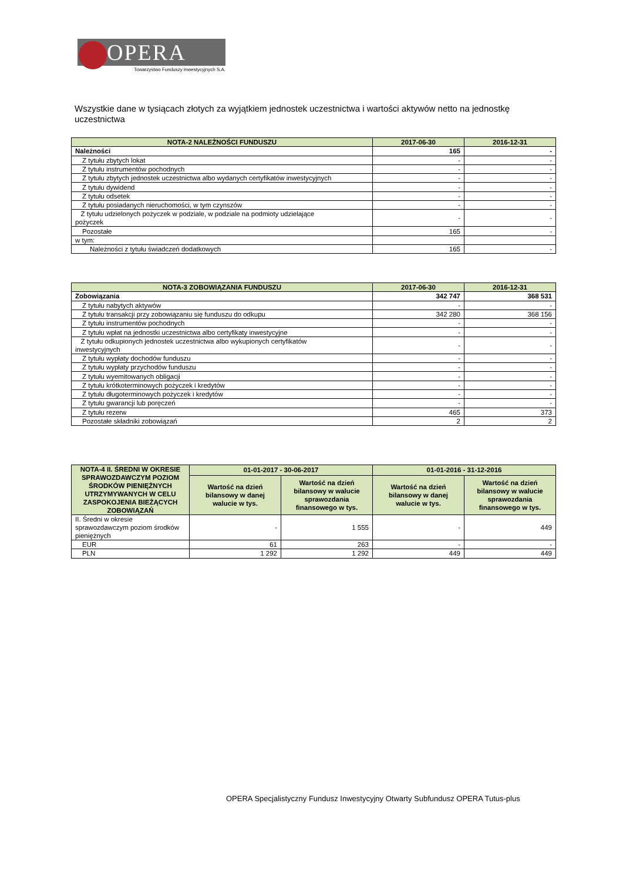OPERA
Towarzystwo Funduszy Inwestycyjnych S.A.
Wszystkie dane w tysiącach złotych za wyjątkiem jednostek uczestnictwa i wartości aktywów netto na jednostkę uczestnictwa
| NOTA-2 NALEŻNOŚCI FUNDUSZU | 2017-06-30 | 2016-12-31 |
| --- | --- | --- |
| Należności | 165 | - |
| Z tytułu zbytych lokat | - | - |
| Z tytułu instrumentów pochodnych | - | - |
| Z tytułu zbytych jednostek uczestnictwa albo wydanych certyfikatów inwestycyjnych | - | - |
| Z tytułu dywidend | - | - |
| Z tytułu odsetek | - | - |
| Z tytułu posiadanych nieruchomości, w tym czynszów | - | - |
| Z tytułu udzielonych pożyczek w podziale, w podziale na podmioty udzielające pożyczek | - | - |
| Pozostałe | 165 | - |
| w tym: | | |
| Należności z tytułu świadczeń dodatkowych | 165 | - |
| NOTA-3 ZOBOWIĄZANIA FUNDUSZU | 2017-06-30 | 2016-12-31 |
| --- | --- | --- |
| Zobowiązania | 342 747 | 368 531 |
| Z tytułu nabytych aktywów | - | - |
| Z tytułu transakcji przy zobowiązaniu się funduszu do odkupu | 342 280 | 368 156 |
| Z tytułu instrumentów pochodnych | - | - |
| Z tytułu wpłat na jednostki uczestnictwa albo certyfikaty inwestycyjne | - | - |
| Z tytułu odkupionych jednostek uczestnictwa albo wykupionych certyfikatów inwestycyjnych | - | - |
| Z tytułu wypłaty dochodów funduszu | - | - |
| Z tytułu wypłaty przychodów funduszu | - | - |
| Z tytułu wyemitowanych obligacji | - | - |
| Z tytułu krótkoterminowych pożyczek i kredytów | - | - |
| Z tytułu długoterminowych pożyczek i kredytów | - | - |
| Z tytułu gwarancji lub poręczeń | - | - |
| Z tytułu rezerw | 465 | 373 |
| Pozostałe składniki zobowiązań | 2 | 2 |
| NOTA-4 II. ŚREDNI W OKRESIE SPRAWOZDAWCZYM POZIOM ŚRODKÓW PIENIĘŻNYCH UTRZYMYWANYCH W CELU ZASPOKOJENIA BIEŻĄCYCH ZOBOWIĄZAŃ | 01-01-2017 - 30-06-2017 | | 01-01-2016 - 31-12-2016 | |
| --- | --- | --- | --- | --- |
| | Wartość na dzień bilansowy w danej walucie w tys. | Wartość na dzień bilansowy w walucie sprawozdania finansowego w tys. | Wartość na dzień bilansowy w danej walucie w tys. | Wartość na dzień bilansowy w walucie sprawozdania finansowego w tys. |
| II. Średni w okresie sprawozdawczym poziom środków pieniężnych | - | 1 555 | - | 449 |
| EUR | 61 | 263 | - | - |
| PLN | 1 292 | 1 292 | 449 | 449 |
OPERA Specjalistyczny Fundusz Inwestycyjny Otwarty Subfundusz OPERA Tutus-plus